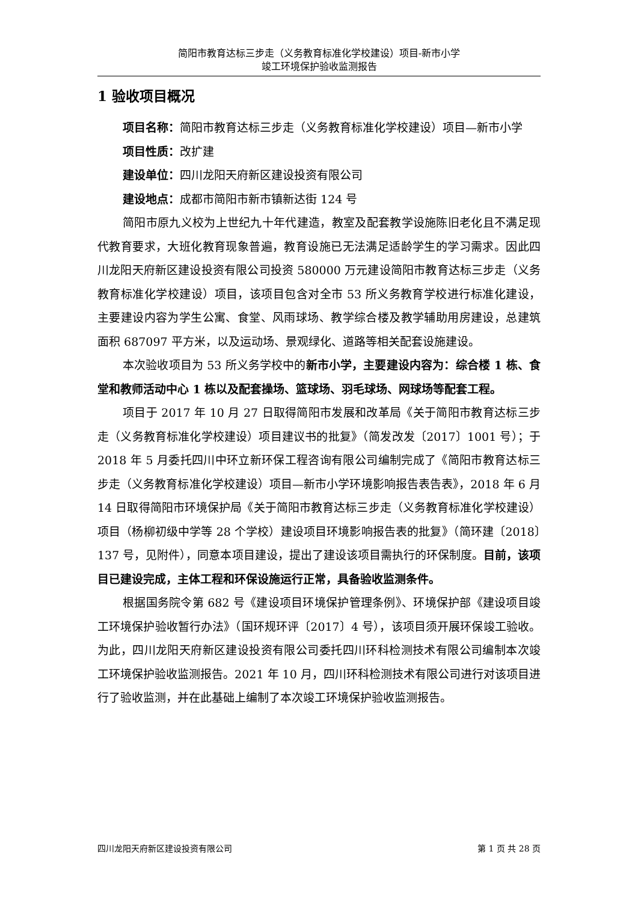简阳市教育达标三步走（义务教育标准化学校建设）项目-新市小学
竣工环境保护验收监测报告
1 验收项目概况
项目名称：简阳市教育达标三步走（义务教育标准化学校建设）项目—新市小学
项目性质：改扩建
建设单位：四川龙阳天府新区建设投资有限公司
建设地点：成都市简阳市新市镇新达街 124 号
简阳市原九义校为上世纪九十年代建造，教室及配套教学设施陈旧老化且不满足现代教育要求，大班化教育现象普遍，教育设施已无法满足适龄学生的学习需求。因此四川龙阳天府新区建设投资有限公司投资 580000 万元建设简阳市教育达标三步走（义务教育标准化学校建设）项目，该项目包含对全市 53 所义务教育学校进行标准化建设，主要建设内容为学生公寓、食堂、风雨球场、教学综合楼及教学辅助用房建设，总建筑面积 687097 平方米，以及运动场、景观绿化、道路等相关配套设施建设。
本次验收项目为 53 所义务学校中的新市小学，主要建设内容为：综合楼 1 栋、食堂和教师活动中心 1 栋以及配套操场、篮球场、羽毛球场、网球场等配套工程。
项目于 2017 年 10 月 27 日取得简阳市发展和改革局《关于简阳市教育达标三步走（义务教育标准化学校建设）项目建议书的批复》（简发改发〔2017〕1001 号）；于 2018 年 5 月委托四川中环立新环保工程咨询有限公司编制完成了《简阳市教育达标三步走（义务教育标准化学校建设）项目—新市小学环境影响报告表告表》，2018 年 6 月 14 日取得简阳市环境保护局《关于简阳市教育达标三步走（义务教育标准化学校建设）项目（杨柳初级中学等 28 个学校）建设项目环境影响报告表的批复》（简环建〔2018〕137 号，见附件），同意本项目建设，提出了建设该项目需执行的环保制度。目前，该项目已建设完成，主体工程和环保设施运行正常，具备验收监测条件。
根据国务院令第 682 号《建设项目环境保护管理条例》、环境保护部《建设项目竣工环境保护验收暂行办法》（国环规环评〔2017〕4 号），该项目须开展环保竣工验收。为此，四川龙阳天府新区建设投资有限公司委托四川环科检测技术有限公司编制本次竣工环境保护验收监测报告。2021 年 10 月，四川环科检测技术有限公司进行对该项目进行了验收监测，并在此基础上编制了本次竣工环境保护验收监测报告。
四川龙阳天府新区建设投资有限公司 第 1 页 共 28 页